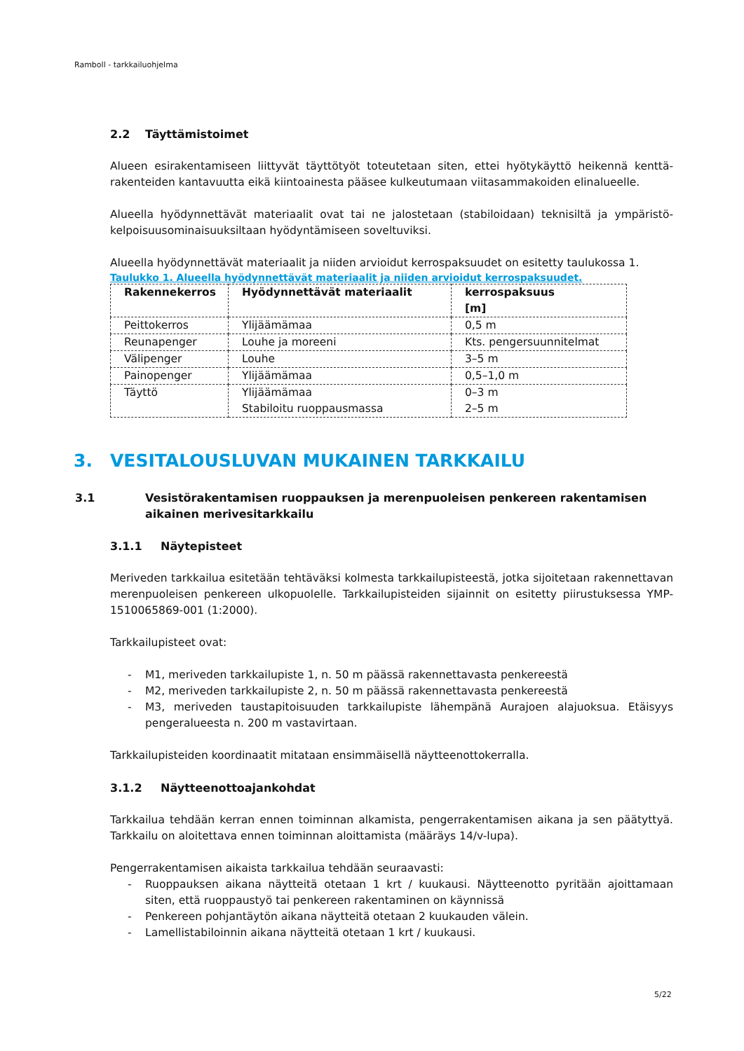Ramboll - tarkkailuohjelma
2.2 Täyttämistoimet
Alueen esirakentamiseen liittyvät täyttötyöt toteutetaan siten, ettei hyötykäyttö heikennä kenttä­rakenteiden kantavuutta eikä kiintoainesta pääsee kulkeutumaan viitasammakoiden elinalueelle.
Alueella hyödynnettävät materiaalit ovat tai ne jalostetaan (stabiloidaan) teknisiltä ja ympäristö­kelpoisuusominaisuuksiltaan hyödyntämiseen soveltuviksi.
Alueella hyödynnettävät materiaalit ja niiden arvioidut kerrospaksuudet on esitetty taulukossa 1.
Taulukko 1. Alueella hyödynnettävät materiaalit ja niiden arvioidut kerrospaksuudet.
| Rakennekerros | Hyödynnettävät materiaalit | kerrospaksuus [m] |
| --- | --- | --- |
| Peittokerros | Ylijäämämaa | 0,5 m |
| Reunapenger | Louhe ja moreeni | Kts. pengersuunnitelmat |
| Välipenger | Louhe | 3–5 m |
| Painopenger | Ylijäämämaa | 0,5–1,0 m |
| Täyttö | Ylijäämämaa Stabiloitu ruoppausmassa | 0–3 m 2–5 m |
3. VESITALOUSLUVAN MUKAINEN TARKKAILU
3.1 Vesistörakentamisen ruoppauksen ja merenpuoleisen penkereen rakentamisen aikainen merivesitarkkailu
3.1.1 Näytepisteet
Meriveden tarkkailua esitetään tehtäväksi kolmesta tarkkailupisteestä, jotka sijoitetaan rakennet­tavan merenpuoleisen penkereen ulkopuolelle. Tarkkailupisteiden sijainnit on esitetty piirustuksessa YMP- 1510065869-001 (1:2000).
Tarkkailupisteet ovat:
- M1, meriveden tarkkailupiste 1, n. 50 m päässä rakennettavasta penkereestä
- M2, meriveden tarkkailupiste 2, n. 50 m päässä rakennettavasta penkereestä
- M3, meriveden taustapitoisuuden tarkkailupiste lähempänä Aurajoen alajuoksua. Etäisyys pengeralueesta n. 200 m vastavirtaan.
Tarkkailupisteiden koordinaatit mitataan ensimmäisellä näytteenottokerralla.
3.1.2 Näytteenottoajankohdat
Tarkkailua tehdään kerran ennen toiminnan alkamista, pengerrakentamisen aikana ja sen päätyt­tyä. Tarkkailu on aloitettava ennen toiminnan aloittamista (määräys 14/v-lupa).
Pengerrakentamisen aikaista tarkkailua tehdään seuraavasti:
- Ruoppauksen aikana näytteitä otetaan 1 krt / kuukausi. Näytteenotto pyritään ajoittamaan siten, että ruoppaustyö tai penkereen rakentaminen on käynnissä
- Penkereen pohjantäytön aikana näytteitä otetaan 2 kuukauden välein.
- Lamellistabiloinnin aikana näytteitä otetaan 1 krt / kuukausi.
5/22